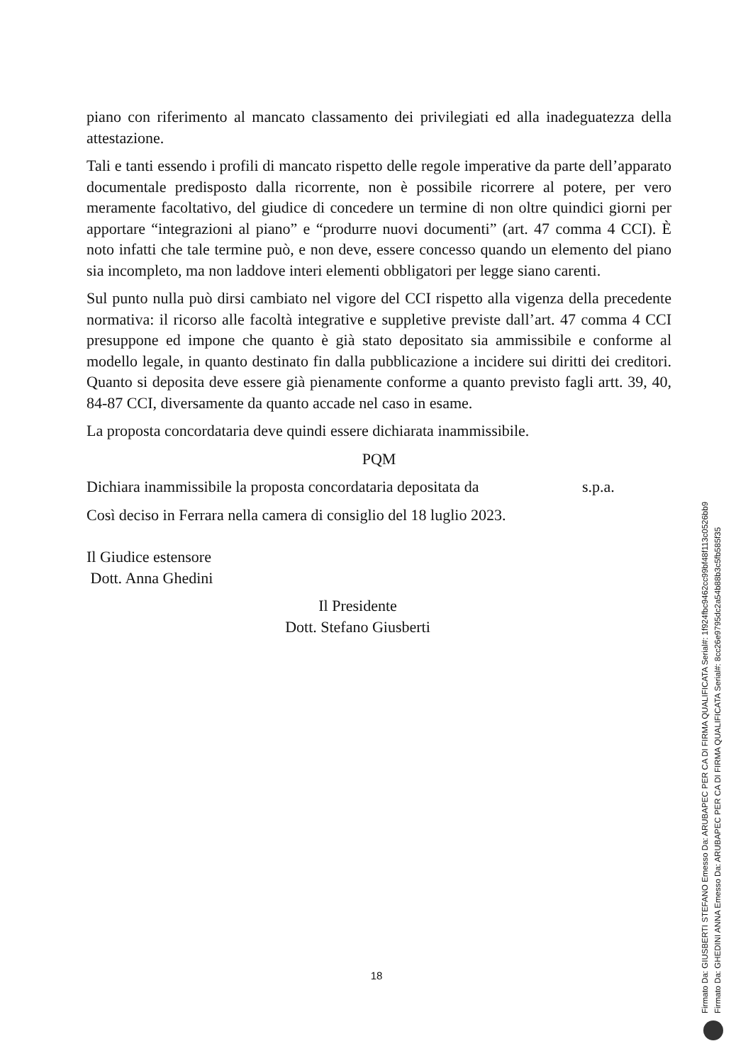piano con riferimento al mancato classamento dei privilegiati ed alla inadeguatezza della attestazione.
Tali e tanti essendo i profili di mancato rispetto delle regole imperative da parte dell’apparato documentale predisposto dalla ricorrente, non è possibile ricorrere al potere, per vero meramente facoltativo, del giudice di concedere un termine di non oltre quindici giorni per apportare “integrazioni al piano” e “produrre nuovi documenti” (art. 47 comma 4 CCI). È noto infatti che tale termine può, e non deve, essere concesso quando un elemento del piano sia incompleto, ma non laddove interi elementi obbligatori per legge siano carenti.
Sul punto nulla può dirsi cambiato nel vigore del CCI rispetto alla vigenza della precedente normativa: il ricorso alle facoltà integrative e suppletive previste dall’art. 47 comma 4 CCI presuppone ed impone che quanto è già stato depositato sia ammissibile e conforme al modello legale, in quanto destinato fin dalla pubblicazione a incidere sui diritti dei creditori. Quanto si deposita deve essere già pienamente conforme a quanto previsto fagli artt. 39, 40, 84-87 CCI, diversamente da quanto accade nel caso in esame.
La proposta concordataria deve quindi essere dichiarata inammissibile.
PQM
Dichiara inammissibile la proposta concordataria depositata da s.p.a.
Così deciso in Ferrara nella camera di consiglio del 18 luglio 2023.
Il Giudice estensore
Dott. Anna Ghedini
Il Presidente
Dott. Stefano Giusberti
Firmato Da: GIUSBERTI STEFANO Emesso Da: ARUBAPEC PER CA DI FIRMA QUALIFICATA Serial#: 1f924fbc9462cc99bf48f113c0526bb9
Firmato Da: GHEDINI ANNA Emesso Da: ARUBAPEC PER CA DI FIRMA QUALIFICATA Serial#: 8cc26e9795dc2a54b88b3c5fb585f35
18